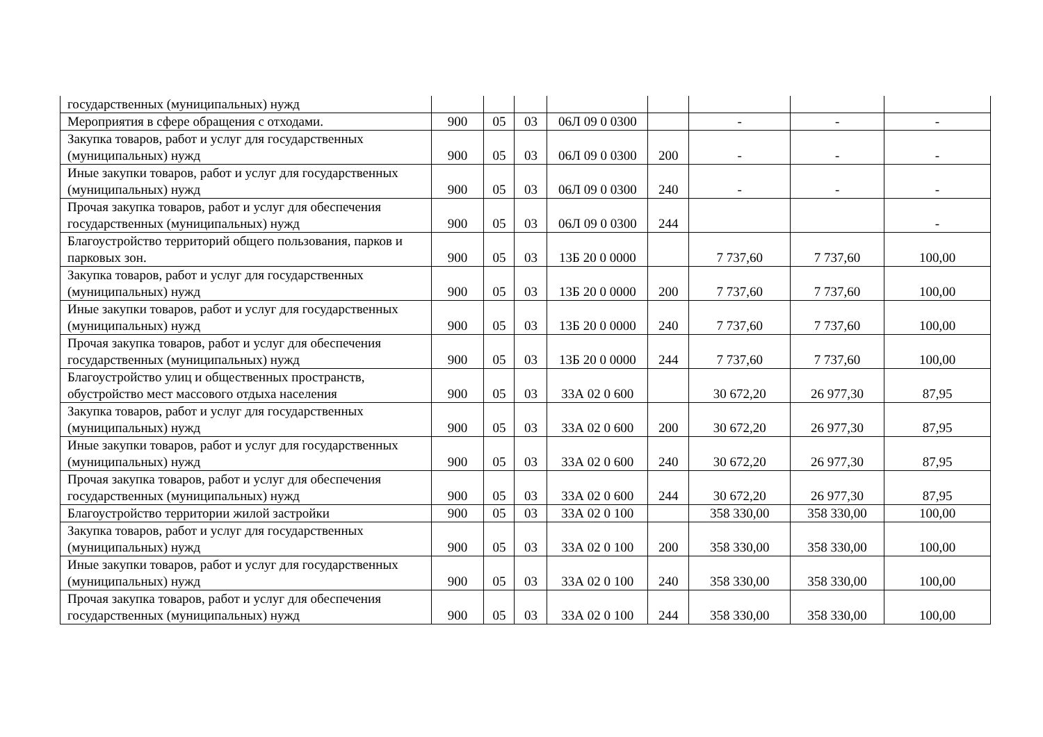| государственных (муниципальных) нужд | | | | | | | | |
| Мероприятия в сфере обращения с отходами. | 900 | 05 | 03 | 06Л 09 0 0300 | | - | - | - |
| Закупка товаров, работ и услуг для государственных (муниципальных) нужд | 900 | 05 | 03 | 06Л 09 0 0300 | 200 | - | - | - |
| Иные закупки товаров, работ и услуг для государственных (муниципальных) нужд | 900 | 05 | 03 | 06Л 09 0 0300 | 240 | - | - | - |
| Прочая закупка товаров, работ и услуг для обеспечения государственных (муниципальных) нужд | 900 | 05 | 03 | 06Л 09 0 0300 | 244 | | | - |
| Благоустройство территорий общего пользования, парков и парковых зон. | 900 | 05 | 03 | 13Б 20 0 0000 | | 7 737,60 | 7 737,60 | 100,00 |
| Закупка товаров, работ и услуг для государственных (муниципальных) нужд | 900 | 05 | 03 | 13Б 20 0 0000 | 200 | 7 737,60 | 7 737,60 | 100,00 |
| Иные закупки товаров, работ и услуг для государственных (муниципальных) нужд | 900 | 05 | 03 | 13Б 20 0 0000 | 240 | 7 737,60 | 7 737,60 | 100,00 |
| Прочая закупка товаров, работ и услуг для обеспечения государственных (муниципальных) нужд | 900 | 05 | 03 | 13Б 20 0 0000 | 244 | 7 737,60 | 7 737,60 | 100,00 |
| Благоустройство улиц и общественных пространств, обустройство мест массового отдыха населения | 900 | 05 | 03 | 33А 02 0 600 | | 30 672,20 | 26 977,30 | 87,95 |
| Закупка товаров, работ и услуг для государственных (муниципальных) нужд | 900 | 05 | 03 | 33А 02 0 600 | 200 | 30 672,20 | 26 977,30 | 87,95 |
| Иные закупки товаров, работ и услуг для государственных (муниципальных) нужд | 900 | 05 | 03 | 33А 02 0 600 | 240 | 30 672,20 | 26 977,30 | 87,95 |
| Прочая закупка товаров, работ и услуг для обеспечения государственных (муниципальных) нужд | 900 | 05 | 03 | 33А 02 0 600 | 244 | 30 672,20 | 26 977,30 | 87,95 |
| Благоустройство территории жилой застройки | 900 | 05 | 03 | 33А 02 0 100 | | 358 330,00 | 358 330,00 | 100,00 |
| Закупка товаров, работ и услуг для государственных (муниципальных) нужд | 900 | 05 | 03 | 33А 02 0 100 | 200 | 358 330,00 | 358 330,00 | 100,00 |
| Иные закупки товаров, работ и услуг для государственных (муниципальных) нужд | 900 | 05 | 03 | 33А 02 0 100 | 240 | 358 330,00 | 358 330,00 | 100,00 |
| Прочая закупка товаров, работ и услуг для обеспечения государственных (муниципальных) нужд | 900 | 05 | 03 | 33А 02 0 100 | 244 | 358 330,00 | 358 330,00 | 100,00 |